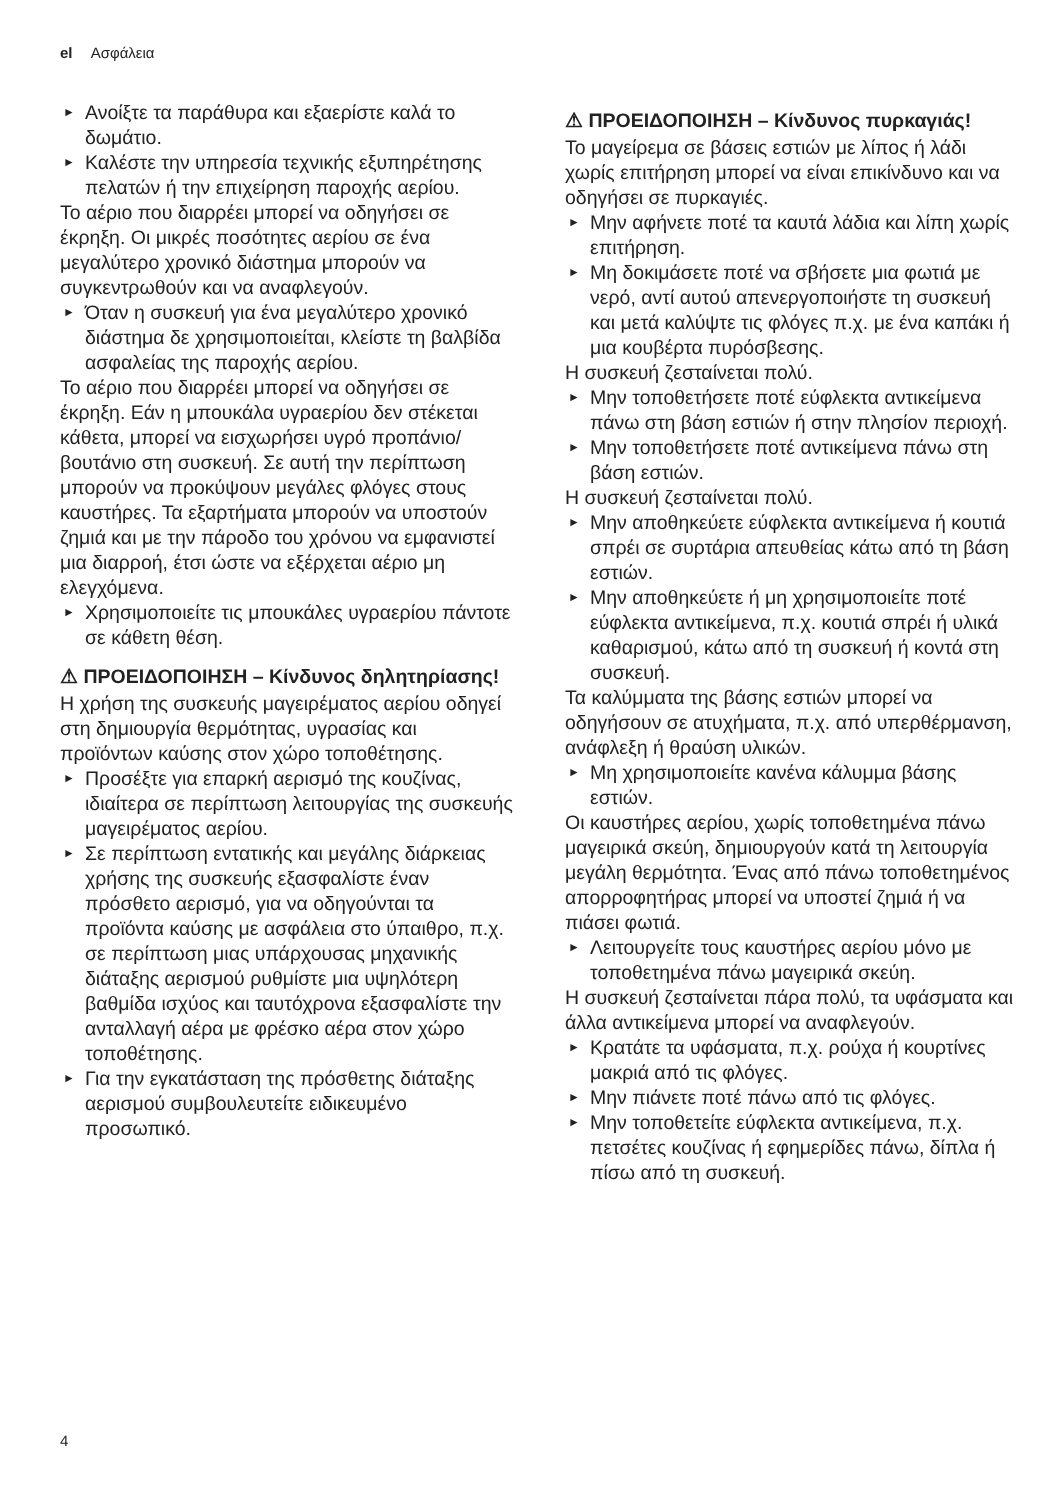el Ασφάλεια
► Ανοίξτε τα παράθυρα και εξαερίστε καλά το δωμάτιο.
► Καλέστε την υπηρεσία τεχνικής εξυπηρέτησης πελατών ή την επιχείρηση παροχής αερίου.
Το αέριο που διαρρέει μπορεί να οδηγήσει σε έκρηξη. Οι μικρές ποσότητες αερίου σε ένα μεγαλύτερο χρονικό διάστημα μπορούν να συγκεντρωθούν και να αναφλεγούν.
► Όταν η συσκευή για ένα μεγαλύτερο χρονικό διάστημα δε χρησιμοποιείται, κλείστε τη βαλβίδα ασφαλείας της παροχής αερίου.
Το αέριο που διαρρέει μπορεί να οδηγήσει σε έκρηξη. Εάν η μπουκάλα υγραερίου δεν στέκεται κάθετα, μπορεί να εισχωρήσει υγρό προπάνιο/βουτάνιο στη συσκευή. Σε αυτή την περίπτωση μπορούν να προκύψουν μεγάλες φλόγες στους καυστήρες. Τα εξαρτήματα μπορούν να υποστούν ζημιά και με την πάροδο του χρόνου να εμφανιστεί μια διαρροή, έτσι ώστε να εξέρχεται αέριο μη ελεγχόμενα.
► Χρησιμοποιείτε τις μπουκάλες υγραερίου πάντοτε σε κάθετη θέση.
⚠ ΠΡΟΕΙΔΟΠΟΙΗΣΗ – Κίνδυνος δηλητηρίασης!
Η χρήση της συσκευής μαγειρέματος αερίου οδηγεί στη δημιουργία θερμότητας, υγρασίας και προϊόντων καύσης στον χώρο τοποθέτησης.
► Προσέξτε για επαρκή αερισμό της κουζίνας, ιδιαίτερα σε περίπτωση λειτουργίας της συσκευής μαγειρέματος αερίου.
► Σε περίπτωση εντατικής και μεγάλης διάρκειας χρήσης της συσκευής εξασφαλίστε έναν πρόσθετο αερισμό, για να οδηγούνται τα προϊόντα καύσης με ασφάλεια στο ύπαιθρο, π.χ. σε περίπτωση μιας υπάρχουσας μηχανικής διάταξης αερισμού ρυθμίστε μια υψηλότερη βαθμίδα ισχύος και ταυτόχρονα εξασφαλίστε την ανταλλαγή αέρα με φρέσκο αέρα στον χώρο τοποθέτησης.
► Για την εγκατάσταση της πρόσθετης διάταξης αερισμού συμβουλευτείτε ειδικευμένο προσωπικό.
⚠ ΠΡΟΕΙΔΟΠΟΙΗΣΗ – Κίνδυνος πυρκαγιάς!
Το μαγείρεμα σε βάσεις εστιών με λίπος ή λάδι χωρίς επιτήρηση μπορεί να είναι επικίνδυνο και να οδηγήσει σε πυρκαγιές.
► Μην αφήνετε ποτέ τα καυτά λάδια και λίπη χωρίς επιτήρηση.
► Μη δοκιμάσετε ποτέ να σβήσετε μια φωτιά με νερό, αντί αυτού απενεργοποιήστε τη συσκευή και μετά καλύψτε τις φλόγες π.χ. με ένα καπάκι ή μια κουβέρτα πυρόσβεσης.
Η συσκευή ζεσταίνεται πολύ.
► Μην τοποθετήσετε ποτέ εύφλεκτα αντικείμενα πάνω στη βάση εστιών ή στην πλησίον περιοχή.
► Μην τοποθετήσετε ποτέ αντικείμενα πάνω στη βάση εστιών.
Η συσκευή ζεσταίνεται πολύ.
► Μην αποθηκεύετε εύφλεκτα αντικείμενα ή κουτιά σπρέι σε συρτάρια απευθείας κάτω από τη βάση εστιών.
► Μην αποθηκεύετε ή μη χρησιμοποιείτε ποτέ εύφλεκτα αντικείμενα, π.χ. κουτιά σπρέι ή υλικά καθαρισμού, κάτω από τη συσκευή ή κοντά στη συσκευή.
Τα καλύμματα της βάσης εστιών μπορεί να οδηγήσουν σε ατυχήματα, π.χ. από υπερθέρμανση, ανάφλεξη ή θραύση υλικών.
► Μη χρησιμοποιείτε κανένα κάλυμμα βάσης εστιών.
Οι καυστήρες αερίου, χωρίς τοποθετημένα πάνω μαγειρικά σκεύη, δημιουργούν κατά τη λειτουργία μεγάλη θερμότητα. Ένας από πάνω τοποθετημένος απορροφητήρας μπορεί να υποστεί ζημιά ή να πιάσει φωτιά.
► Λειτουργείτε τους καυστήρες αερίου μόνο με τοποθετημένα πάνω μαγειρικά σκεύη.
Η συσκευή ζεσταίνεται πάρα πολύ, τα υφάσματα και άλλα αντικείμενα μπορεί να αναφλεγούν.
► Κρατάτε τα υφάσματα, π.χ. ρούχα ή κουρτίνες μακριά από τις φλόγες.
► Μην πιάνετε ποτέ πάνω από τις φλόγες.
► Μην τοποθετείτε εύφλεκτα αντικείμενα, π.χ. πετσέτες κουζίνας ή εφημερίδες πάνω, δίπλα ή πίσω από τη συσκευή.
4